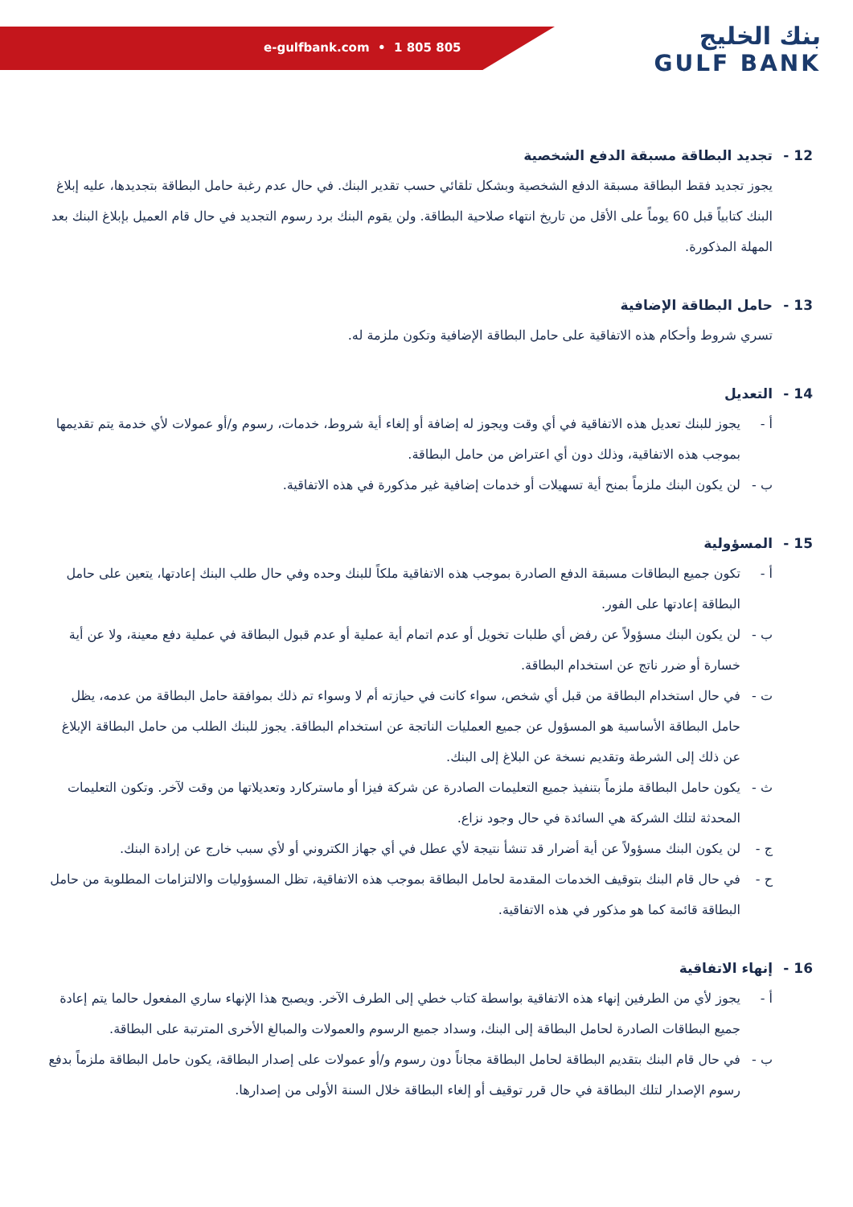e-gulfbank.com • 1 805 805
بنك الخليج
GULF BANK
12 - تجديد البطاقة مسبقة الدفع الشخصية
يجوز تجديد فقط البطاقة مسبقة الدفع الشخصية وبشكل تلقائي حسب تقدير البنك. في حال عدم رغبة حامل البطاقة بتجديدها، عليه إبلاغ البنك كتابياً قبل 60 يوماً على الأقل من تاريخ انتهاء صلاحية البطاقة. ولن يقوم البنك برد رسوم التجديد في حال قام العميل بإبلاغ البنك بعد المهلة المذكورة.
13 - حامل البطاقة الإضافية
تسري شروط وأحكام هذه الاتفاقية على حامل البطاقة الإضافية وتكون ملزمة له.
14 - التعديل
أ - يجوز للبنك تعديل هذه الاتفاقية في أي وقت ويجوز له إضافة أو إلغاء أية شروط، خدمات، رسوم و/أو عمولات لأي خدمة يتم تقديمها بموجب هذه الاتفاقية، وذلك دون أي اعتراض من حامل البطاقة.
ب - لن يكون البنك ملزماً بمنح أية تسهيلات أو خدمات إضافية غير مذكورة في هذه الاتفاقية.
15 - المسؤولية
أ - تكون جميع البطاقات مسبقة الدفع الصادرة بموجب هذه الاتفاقية ملكاً للبنك وحده وفي حال طلب البنك إعادتها، يتعين على حامل البطاقة إعادتها على الفور.
ب - لن يكون البنك مسؤولاً عن رفض أي طلبات تخويل أو عدم اتمام أية عملية أو عدم قبول البطاقة في عملية دفع معينة، ولا عن أية خسارة أو ضرر ناتج عن استخدام البطاقة.
ت - في حال استخدام البطاقة من قبل أي شخص، سواء كانت في حيازته أم لا وسواء تم ذلك بموافقة حامل البطاقة من عدمه، يظل حامل البطاقة الأساسية هو المسؤول عن جميع العمليات الناتجة عن استخدام البطاقة. يجوز للبنك الطلب من حامل البطاقة الإبلاغ عن ذلك إلى الشرطة وتقديم نسخة عن البلاغ إلى البنك.
ث - يكون حامل البطاقة ملزماً بتنفيذ جميع التعليمات الصادرة عن شركة فيزا أو ماستركارد وتعديلاتها من وقت لآخر. وتكون التعليمات المحدثة لتلك الشركة هي السائدة في حال وجود نزاع.
ج - لن يكون البنك مسؤولاً عن أية أضرار قد تنشأ نتيجة لأي عطل في أي جهاز الكتروني أو لأي سبب خارج عن إرادة البنك.
ح - في حال قام البنك بتوقيف الخدمات المقدمة لحامل البطاقة بموجب هذه الاتفاقية، تظل المسؤوليات والالتزامات المطلوبة من حامل البطاقة قائمة كما هو مذكور في هذه الاتفاقية.
16 - إنهاء الاتفاقية
أ - يجوز لأي من الطرفين إنهاء هذه الاتفاقية بواسطة كتاب خطي إلى الطرف الآخر. ويصبح هذا الإنهاء ساري المفعول حالما يتم إعادة جميع البطاقات الصادرة لحامل البطاقة إلى البنك، وسداد جميع الرسوم والعمولات والمبالغ الأخرى المترتبة على البطاقة.
ب - في حال قام البنك بتقديم البطاقة لحامل البطاقة مجاناً دون رسوم و/أو عمولات على إصدار البطاقة، يكون حامل البطاقة ملزماً بدفع رسوم الإصدار لتلك البطاقة في حال قرر توقيف أو إلغاء البطاقة خلال السنة الأولى من إصدارها.